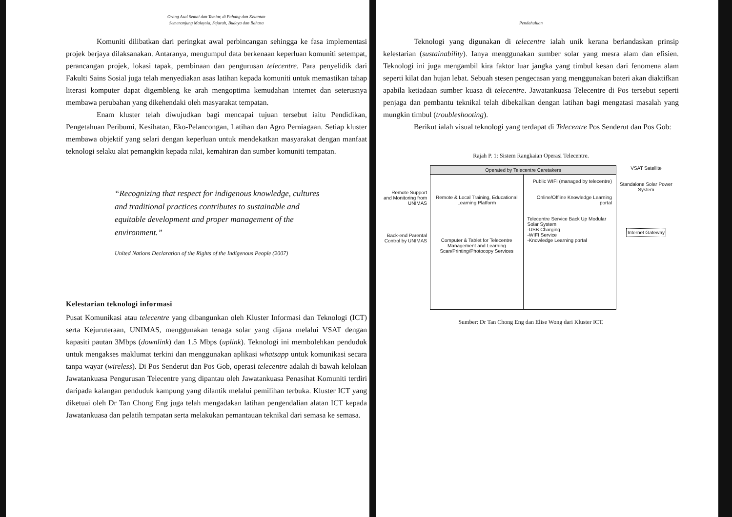Orang Asal Semai dan Temiar, di Pahang dan Kelantan
Semenanjung Malaysia, Sejarah, Budaya dan Bahasa
Komuniti dilibatkan dari peringkat awal perbincangan sehingga ke fasa implementasi projek berjaya dilaksanakan. Antaranya, mengumpul data berkenaan keperluan komuniti setempat, perancangan projek, lokasi tapak, pembinaan dan pengurusan telecentre. Para penyelidik dari Fakulti Sains Sosial juga telah menyediakan asas latihan kepada komuniti untuk memastikan tahap literasi komputer dapat digembleng ke arah mengoptima kemudahan internet dan seterusnya membawa perubahan yang dikehendaki oleh masyarakat tempatan.
Enam kluster telah diwujudkan bagi mencapai tujuan tersebut iaitu Pendidikan, Pengetahuan Peribumi, Kesihatan, Eko-Pelancongan, Latihan dan Agro Perniagaan. Setiap kluster membawa objektif yang selari dengan keperluan untuk mendekatkan masyarakat dengan manfaat teknologi selaku alat pemangkin kepada nilai, kemahiran dan sumber komuniti tempatan.
“Recognizing that respect for indigenous knowledge, cultures and traditional practices contributes to sustainable and equitable development and proper management of the environment.”
United Nations Declaration of the Rights of the Indigenous People (2007)
Kelestarian teknologi informasi
Pusat Komunikasi atau telecentre yang dibangunkan oleh Kluster Informasi dan Teknologi (ICT) serta Kejuruteraan, UNIMAS, menggunakan tenaga solar yang dijana melalui VSAT dengan kapasiti pautan 3Mbps (downlink) dan 1.5 Mbps (uplink). Teknologi ini membolehkan penduduk untuk mengakses maklumat terkini dan menggunakan aplikasi whatsapp untuk komunikasi secara tanpa wayar (wireless). Di Pos Senderut dan Pos Gob, operasi telecentre adalah di bawah kelolaan Jawatankuasa Pengurusan Telecentre yang dipantau oleh Jawatankuasa Penasihat Komuniti terdiri daripada kalangan penduduk kampung yang dilantik melalui pemilihan terbuka. Kluster ICT yang diketuai oleh Dr Tan Chong Eng juga telah mengadakan latihan pengendalian alatan ICT kepada Jawatankuasa dan pelatih tempatan serta melakukan pemantauan teknikal dari semasa ke semasa.
Pendahuluan
Teknologi yang digunakan di telecentre ialah unik kerana berlandaskan prinsip kelestarian (sustainability). Ianya menggunakan sumber solar yang mesra alam dan efisien. Teknologi ini juga mengambil kira faktor luar jangka yang timbul kesan dari fenomena alam seperti kilat dan hujan lebat. Sebuah stesen pengecasan yang menggunakan bateri akan diaktifkan apabila ketiadaan sumber kuasa di telecentre. Jawatankuasa Telecentre di Pos tersebut seperti penjaga dan pembantu teknikal telah dibekalkan dengan latihan bagi mengatasi masalah yang mungkin timbul (troubleshooting).
Berikut ialah visual teknologi yang terdapat di Telecentre Pos Senderut dan Pos Gob:
Rajah P. 1: Sistem Rangkaian Operasi Telecentre.
Remote Support and Monitoring from UNIMAS
Back-end Parental Control by UNIMAS
Operated by Telecentre Caretakers
Remote & Local Training, Educational Learning Platform
Computer & Tablet for Telecentre Management and Learning Scan/Printing/Photocopy Services
Public WIFI (managed by telecentre)
Online/Offline Knowledge Learning portal
Telecentre Service Back Up Modular Solar System
-USB Charging
-WIFI Service
-Knowledge Learning portal
VSAT Satellite
Standalone Solar Power System
Internet Gateway
Sumber: Dr Tan Chong Eng dan Elise Wong dari Kluster ICT.